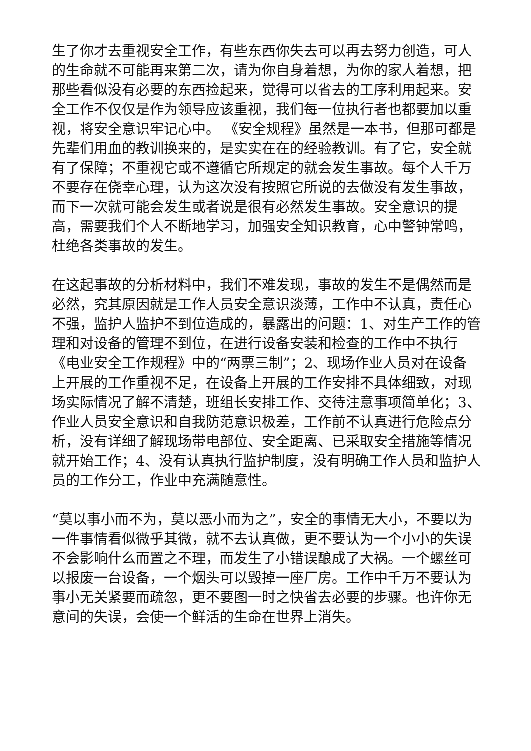生了你才去重视安全工作，有些东西你失去可以再去努力创造，可人的生命就不可能再来第二次，请为你自身着想，为你的家人着想，把那些看似没有必要的东西捡起来，觉得可以省去的工序利用起来。安全工作不仅仅是作为领导应该重视，我们每一位执行者也都要加以重视，将安全意识牢记心中。 《安全规程》虽然是一本书，但那可都是先辈们用血的教训换来的，是实实在在的经验教训。有了它，安全就有了保障；不重视它或不遵循它所规定的就会发生事故。每个人千万不要存在侥幸心理，认为这次没有按照它所说的去做没有发生事故，而下一次就可能会发生或者说是很有必然发生事故。安全意识的提高，需要我们个人不断地学习，加强安全知识教育，心中警钟常鸣，杜绝各类事故的发生。
在这起事故的分析材料中，我们不难发现，事故的发生不是偶然而是必然，究其原因就是工作人员安全意识淡薄，工作中不认真，责任心不强，监护人监护不到位造成的，暴露出的问题：1、对生产工作的管理和对设备的管理不到位，在进行设备安装和检查的工作中不执行《电业安全工作规程》中的“两票三制”；2、现场作业人员对在设备上开展的工作重视不足，在设备上开展的工作安排不具体细致，对现场实际情况了解不清楚，班组长安排工作、交待注意事项简单化；3、作业人员安全意识和自我防范意识极差，工作前不认真进行危险点分析，没有详细了解现场带电部位、安全距离、已采取安全措施等情况就开始工作；4、没有认真执行监护制度，没有明确工作人员和监护人员的工作分工，作业中充满随意性。
“莫以事小而不为，莫以恶小而为之”，安全的事情无大小，不要以为一件事情看似微乎其微，就不去认真做，更不要认为一个小小的失误不会影响什么而置之不理，而发生了小错误酿成了大祸。一个螺丝可以报废一台设备，一个烟头可以毁掉一座厂房。工作中千万不要认为事小无关紧要而疏忽，更不要图一时之快省去必要的步骤。也许你无意间的失误，会使一个鲜活的生命在世界上消失。